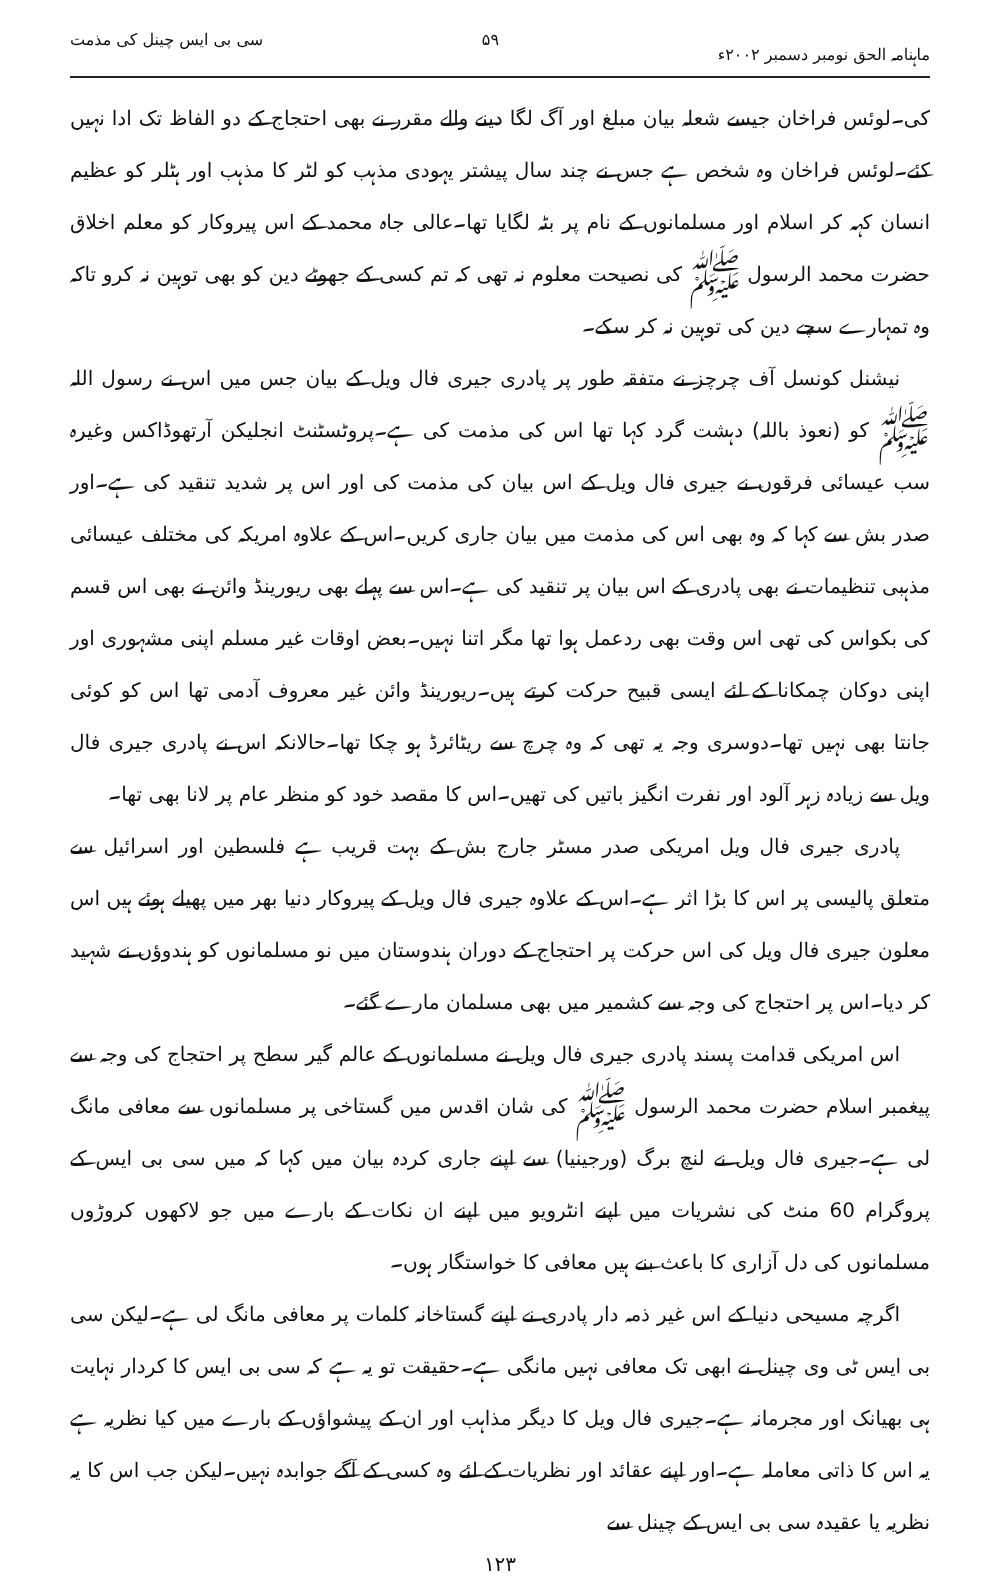ماہنامہ الحق نومبر دسمبر ۲۰۰۲ء ۵۹ سی بی ایس چینل کی مذمت
کی۔لوئس فراخان جیسے شعلہ بیان مبلغ اور آگ لگا دینے والے مقرر نے بھی احتجاج کے دو الفاظ تک ادا نہیں کئے۔لوئس فراخان وہ شخص ہے جس نے چند سال پیشتر یہودی مذہب کو لٹر کا مذہب اور ہٹلر کو عظیم انسان کہہ کر اسلام اور مسلمانوں کے نام پر بٹہ لگایا تھا۔عالی جاہ محمد کے اس پیروکار کو معلم اخلاق حضرت محمد الرسول ﷺ کی نصیحت معلوم نہ تھی کہ تم کسی کے جھوٹے دین کو بھی توہین نہ کرو تاکہ وہ تمہارے سچے دین کی توہین نہ کر سکے۔
نیشنل کونسل آف چرچز نے متفقہ طور پر پادری جیری فال ویل کے بیان جس میں اس نے رسول اللہ ﷺ کو (نعوذ باللہ) دہشت گرد کہا تھا اس کی مذمت کی ہے۔پروٹسٹنٹ انجلیکن آرتھوڈاکس وغیرہ سب عیسائی فرقوں نے جیری فال ویل کے اس بیان کی مذمت کی اور اس پر شدید تنقید کی ہے۔اور صدر بش سے کہا کہ وہ بھی اس کی مذمت میں بیان جاری کریں۔اس کے علاوہ امریکہ کی مختلف عیسائی مذہبی تنظیمات نے بھی پادری کے اس بیان پر تنقید کی ہے۔اس سے پہلے بھی ریورینڈ وائن نے بھی اس قسم کی بکواس کی تھی اس وقت بھی ردعمل ہوا تھا مگر اتنا نہیں۔بعض اوقات غیر مسلم اپنی مشہوری اور اپنی دوکان چمکانا کے لئے ایسی قبیح حرکت کرتے ہیں۔ریورینڈ وائن غیر معروف آدمی تھا اس کو کوئی جانتا بھی نہیں تھا۔دوسری وجہ یہ تھی کہ وہ چرچ سے ریٹائرڈ ہو چکا تھا۔حالانکہ اس نے پادری جیری فال ویل سے زیادہ زہر آلود اور نفرت انگیز باتیں کی تھیں۔اس کا مقصد خود کو منظر عام پر لانا بھی تھا۔
پادری جیری فال ویل امریکی صدر مسٹر جارج بش کے بہت قریب ہے فلسطین اور اسرائیل سے متعلق پالیسی پر اس کا بڑا اثر ہے۔اس کے علاوہ جیری فال ویل کے پیروکار دنیا بھر میں پھیلے ہوئے ہیں اس معلون جیری فال ویل کی اس حرکت پر احتجاج کے دوران ہندوستان میں نو مسلمانوں کو ہندوؤں نے شہید کر دیا۔اس پر احتجاج کی وجہ سے کشمیر میں بھی مسلمان مارے گئے۔
اس امریکی قدامت پسند پادری جیری فال ویل نے مسلمانوں کے عالم گیر سطح پر احتجاج کی وجہ سے پیغمبر اسلام حضرت محمد الرسول ﷺ کی شان اقدس میں گستاخی پر مسلمانوں سے معافی مانگ لی ہے۔جیری فال ویل نے لنچ برگ (ورجینیا) سے اپنے جاری کردہ بیان میں کہا کہ میں سی بی ایس کے پروگرام 60 منٹ کی نشریات میں اپنے انٹرویو میں اپنے ان نکات کے بارے میں جو لاکھوں کروڑوں مسلمانوں کی دل آزاری کا باعث بنے ہیں معافی کا خواستگار ہوں۔
اگرچہ مسیحی دنیا کے اس غیر ذمہ دار پادری نے اپنے گستاخانہ کلمات پر معافی مانگ لی ہے۔لیکن سی بی ایس ٹی وی چینل نے ابھی تک معافی نہیں مانگی ہے۔حقیقت تو یہ ہے کہ سی بی ایس کا کردار نہایت ہی بھیانک اور مجرمانہ ہے۔جیری فال ویل کا دیگر مذاہب اور ان کے پیشواؤں کے بارے میں کیا نظریہ ہے یہ اس کا ذاتی معاملہ ہے۔اور اپنے عقائد اور نظریات کے لئے وہ کسی کے آگے جوابدہ نہیں۔لیکن جب اس کا یہ نظریہ یا عقیدہ سی بی ایس کے چینل سے
۱۲۳